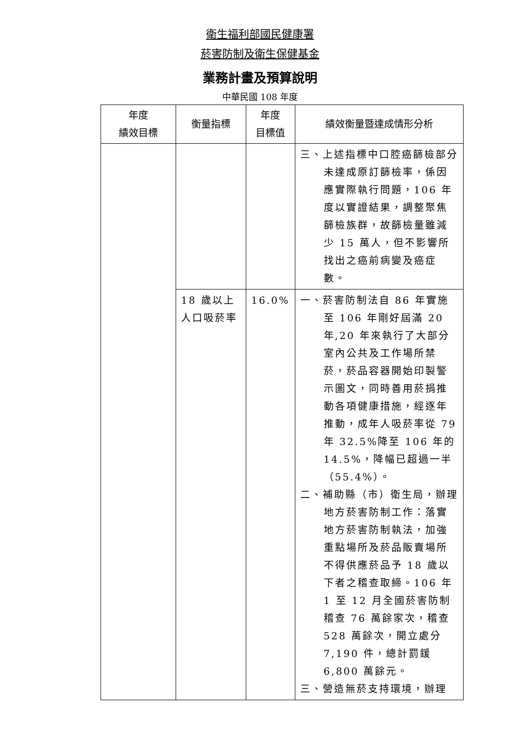衛生福利部國民健康署
菸害防制及衛生保健基金
業務計畫及預算說明
中華民國 108 年度
| 年度 績效目標 | 衡量指標 | 年度 目標值 | 績效衡量暨達成情形分析 |
| --- | --- | --- | --- |
| | | | 三、上述指標中口腔癌篩檢部分未達成原訂篩檢率，係因應實際執行問題，106 年度以實證結果，調整聚焦篩檢族群，故篩檢量雖減少 15 萬人，但不影響所找出之癌前病變及癌症數。 |
| | 18 歲以上人口吸菸率 | 16.0% | 一、菸害防制法自 86 年實施至 106 年剛好屆滿 20 年,20 年來執行了大部分室內公共及工作場所禁菸，菸品容器開始印製警示圖文，同時善用菸捐推動各項健康措施，經逐年推動，成年人吸菸率從 79 年 32.5%降至 106 年的 14.5%，降幅已超過一半（55.4%）。 二、補助縣（市）衛生局，辦理地方菸害防制工作：落實地方菸害防制執法，加強重點場所及菸品販賣場所不得供應菸品予 18 歲以下者之稽查取締。106 年 1 至 12 月全國菸害防制稽查 76 萬餘家次，稽查 528 萬餘次，開立處分 7,190 件，總計罰鍰 6,800 萬餘元。 三、營造無菸支持環境，辦理 |